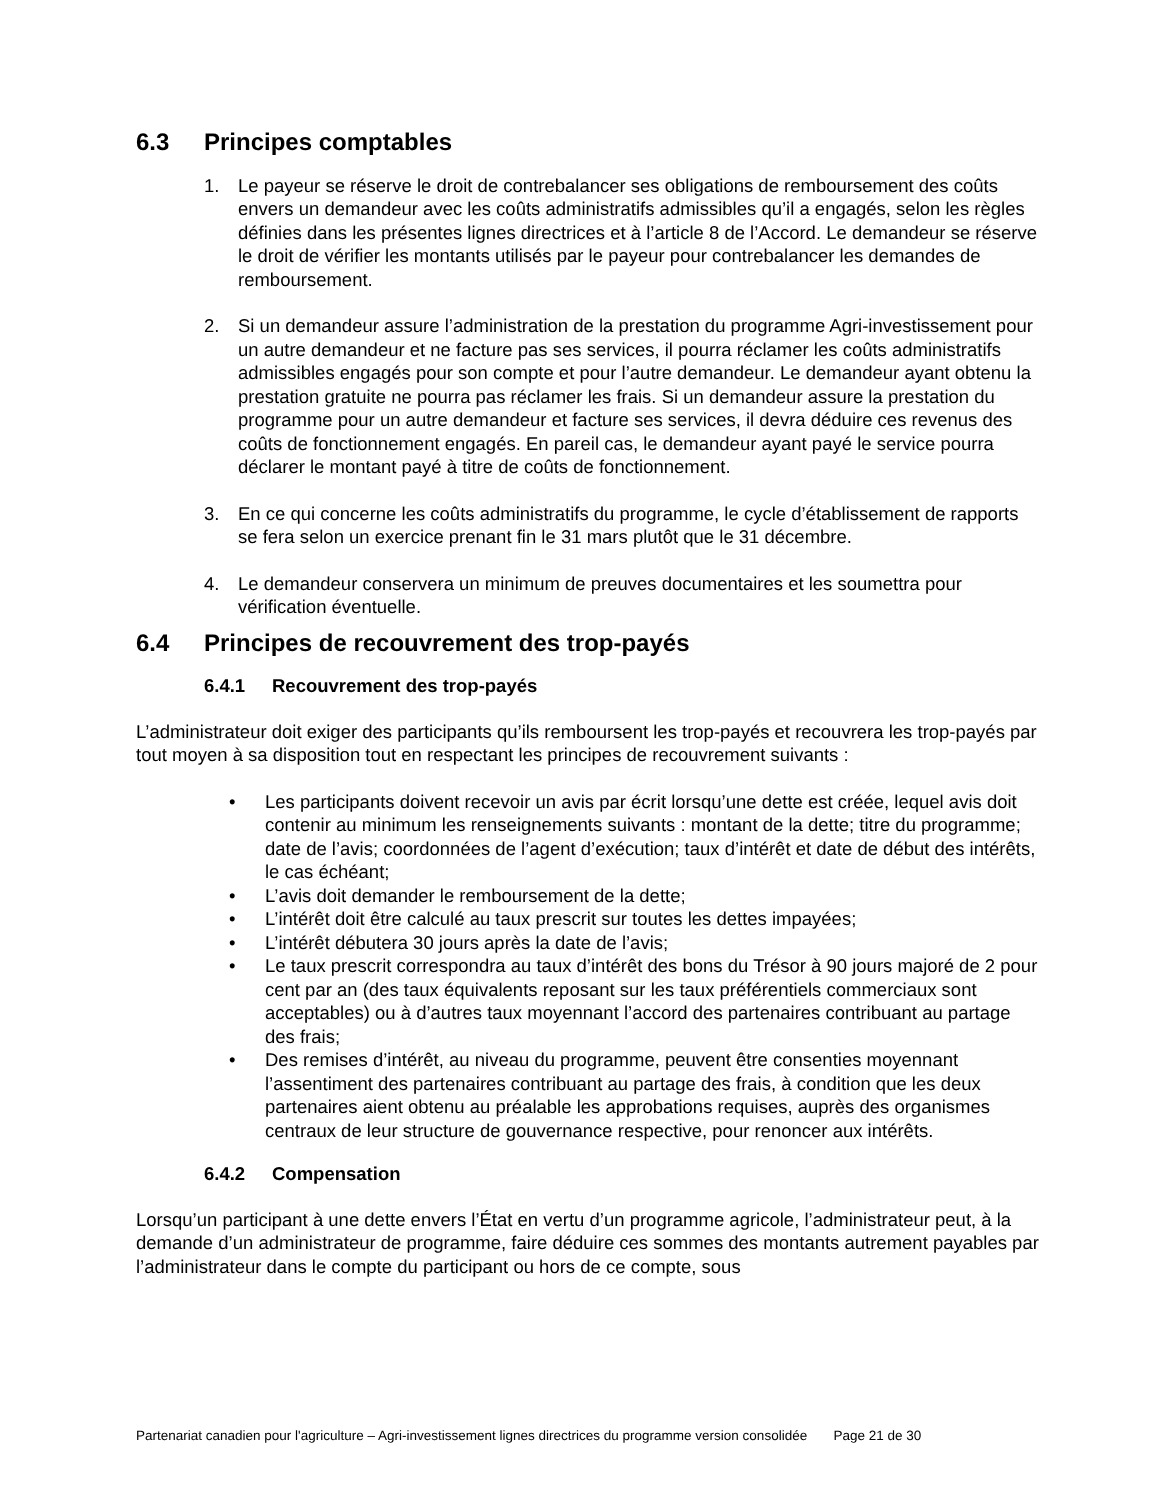6.3 Principes comptables
1. Le payeur se réserve le droit de contrebalancer ses obligations de remboursement des coûts envers un demandeur avec les coûts administratifs admissibles qu’il a engagés, selon les règles définies dans les présentes lignes directrices et à l’article 8 de l’Accord. Le demandeur se réserve le droit de vérifier les montants utilisés par le payeur pour contrebalancer les demandes de remboursement.
2. Si un demandeur assure l’administration de la prestation du programme Agri-investissement pour un autre demandeur et ne facture pas ses services, il pourra réclamer les coûts administratifs admissibles engagés pour son compte et pour l’autre demandeur. Le demandeur ayant obtenu la prestation gratuite ne pourra pas réclamer les frais. Si un demandeur assure la prestation du programme pour un autre demandeur et facture ses services, il devra déduire ces revenus des coûts de fonctionnement engagés. En pareil cas, le demandeur ayant payé le service pourra déclarer le montant payé à titre de coûts de fonctionnement.
3. En ce qui concerne les coûts administratifs du programme, le cycle d’établissement de rapports se fera selon un exercice prenant fin le 31 mars plutôt que le 31 décembre.
4. Le demandeur conservera un minimum de preuves documentaires et les soumettra pour vérification éventuelle.
6.4 Principes de recouvrement des trop-payés
6.4.1 Recouvrement des trop-payés
L’administrateur doit exiger des participants qu’ils remboursent les trop-payés et recouvrera les trop-payés par tout moyen à sa disposition tout en respectant les principes de recouvrement suivants :
• Les participants doivent recevoir un avis par écrit lorsqu’une dette est créée, lequel avis doit contenir au minimum les renseignements suivants : montant de la dette; titre du programme; date de l’avis; coordonnées de l’agent d’exécution; taux d’intérêt et date de début des intérêts, le cas échéant;
• L’avis doit demander le remboursement de la dette;
• L’intérêt doit être calculé au taux prescrit sur toutes les dettes impayées;
• L’intérêt débutera 30 jours après la date de l’avis;
• Le taux prescrit correspondra au taux d’intérêt des bons du Trésor à 90 jours majoré de 2 pour cent par an (des taux équivalents reposant sur les taux préférentiels commerciaux sont acceptables) ou à d’autres taux moyennant l’accord des partenaires contribuant au partage des frais;
• Des remises d’intérêt, au niveau du programme, peuvent être consenties moyennant l’assentiment des partenaires contribuant au partage des frais, à condition que les deux partenaires aient obtenu au préalable les approbations requises, auprès des organismes centraux de leur structure de gouvernance respective, pour renoncer aux intérêts.
6.4.2 Compensation
Lorsqu’un participant à une dette envers l’État en vertu d’un programme agricole, l’administrateur peut, à la demande d’un administrateur de programme, faire déduire ces sommes des montants autrement payables par l’administrateur dans le compte du participant ou hors de ce compte, sous
Partenariat canadien pour l'agriculture – Agri-investissement lignes directrices du programme version consolidée Page 21 de 30